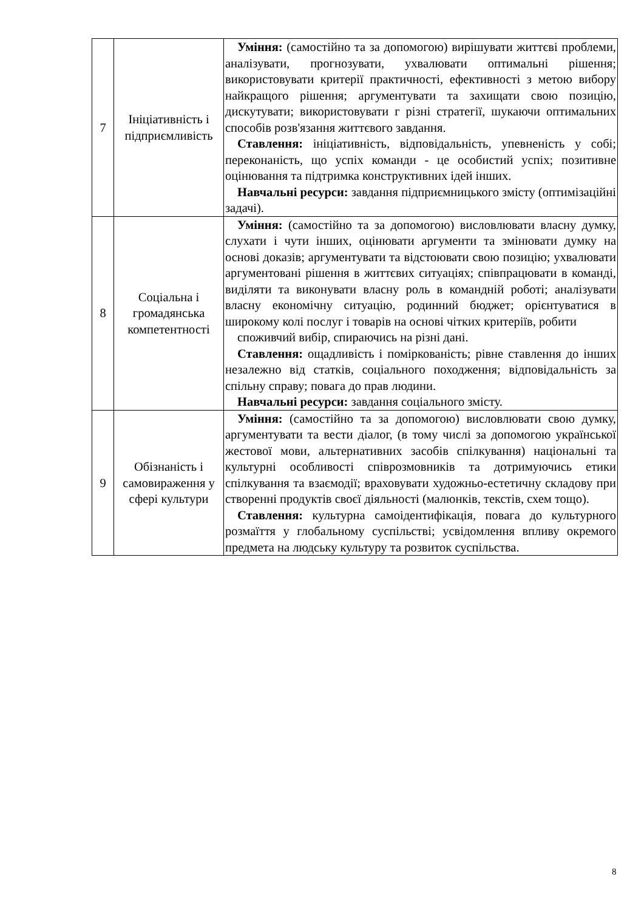| 7 | Ініціативність і підприємливість | Уміння: (самостійно та за допомогою) вирішувати життєві проблеми, аналізувати, прогнозувати, ухвалювати оптимальні рішення; використовувати критерії практичності, ефективності з метою вибору найкращого рішення; аргументувати та захищати свою позицію, дискутувати; використовувати г різні стратегії, шукаючи оптимальних способів розв'язання життєвого завдання. Ставлення: ініціативність, відповідальність, упевненість у собі; переконаність, що успіх команди - це особистий успіх; позитивне оцінювання та підтримка конструктивних ідей інших. Навчальні ресурси: завдання підприємницького змісту (оптимізаційні задачі). |
| 8 | Соціальна і громадянська компетентності | Уміння: (самостійно та за допомогою) висловлювати власну думку, слухати і чути інших, оцінювати аргументи та змінювати думку на основі доказів; аргументувати та відстоювати свою позицію; ухвалювати аргументовані рішення в життєвих ситуаціях; співпрацювати в команді, виділяти та виконувати власну роль в командній роботі; аналізувати власну економічну ситуацію, родинний бюджет; орієнтуватися в широкому колі послуг і товарів на основі чітких критеріїв, робити споживчий вибір, спираючись на різні дані. Ставлення: ощадливість і поміркованість; рівне ставлення до інших незалежно від статків, соціального походження; відповідальність за спільну справу; повага до прав людини. Навчальні ресурси: завдання соціального змісту. |
| 9 | Обізнаність і самовираження у сфері культури | Уміння: (самостійно та за допомогою) висловлювати свою думку, аргументувати та вести діалог, (в тому числі за допомогою української жестової мови, альтернативних засобів спілкування) національні та культурні особливості співрозмовників та дотримуючись етики спілкування та взаємодії; враховувати художньо-естетичну складову при створенні продуктів своєї діяльності (малюнків, текстів, схем тощо). Ставлення: культурна самоідентифікація, повага до культурного розмаїття у глобальному суспільстві; усвідомлення впливу окремого предмета на людську культуру та розвиток суспільства. |
8